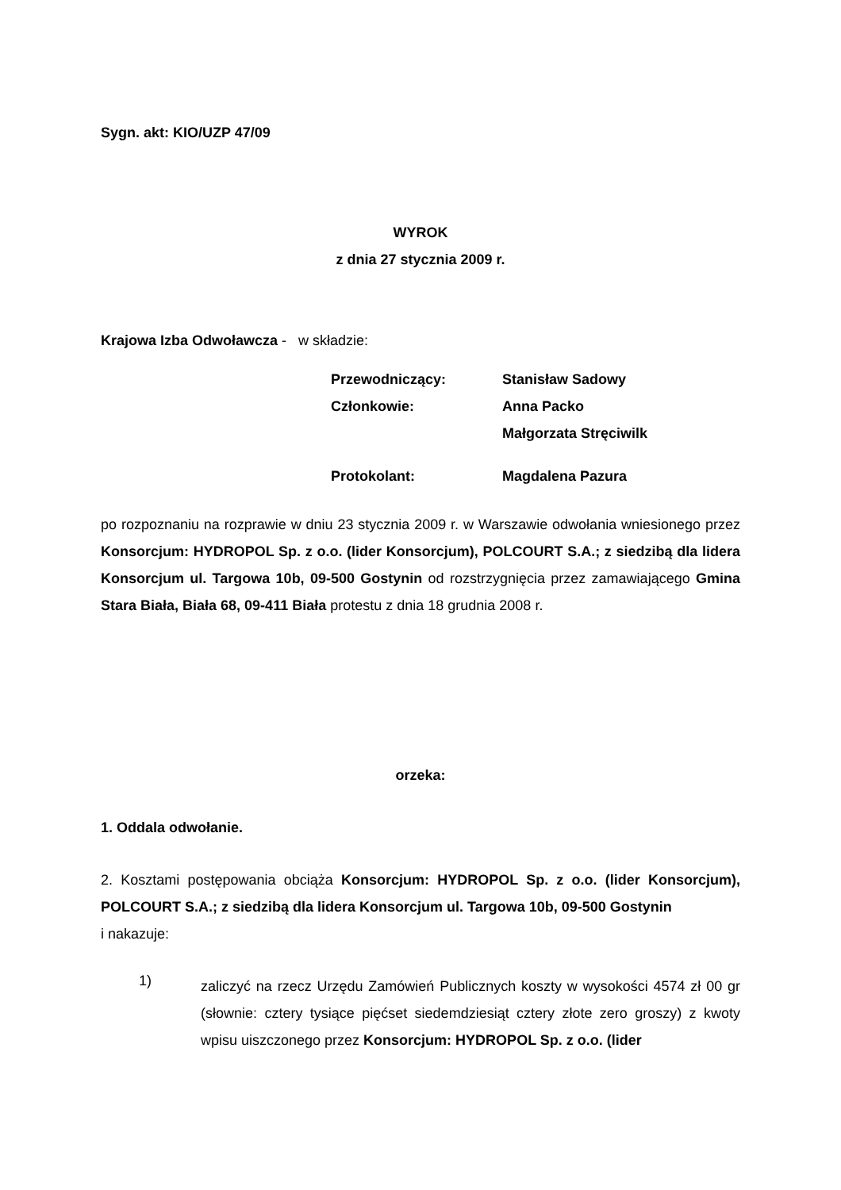Sygn. akt: KIO/UZP 47/09
WYROK
z dnia 27 stycznia 2009 r.
Krajowa Izba Odwoławcza - w składzie:
| Przewodniczący: | Stanisław Sadowy |
| Członkowie: | Anna Packo |
| | Małgorzata Stręciwilk |
| Protokolant: | Magdalena Pazura |
po rozpoznaniu na rozprawie w dniu 23 stycznia 2009 r. w Warszawie odwołania wniesionego przez Konsorcjum: HYDROPOL Sp. z o.o. (lider Konsorcjum), POLCOURT S.A.; z siedzibą dla lidera Konsorcjum ul. Targowa 10b, 09-500 Gostynin od rozstrzygnięcia przez zamawiającego Gmina Stara Biała, Biała 68, 09-411 Biała protestu z dnia 18 grudnia 2008 r.
orzeka:
1. Oddala odwołanie.
2. Kosztami postępowania obciąża Konsorcjum: HYDROPOL Sp. z o.o. (lider Konsorcjum), POLCOURT S.A.; z siedzibą dla lidera Konsorcjum ul. Targowa 10b, 09-500 Gostynin
i nakazuje:
1)
zaliczyć na rzecz Urzędu Zamówień Publicznych koszty w wysokości 4574 zł 00 gr (słownie: cztery tysiące pięćset siedemdziesiąt cztery złote zero groszy) z kwoty wpisu uiszczonego przez Konsorcjum: HYDROPOL Sp. z o.o. (lider